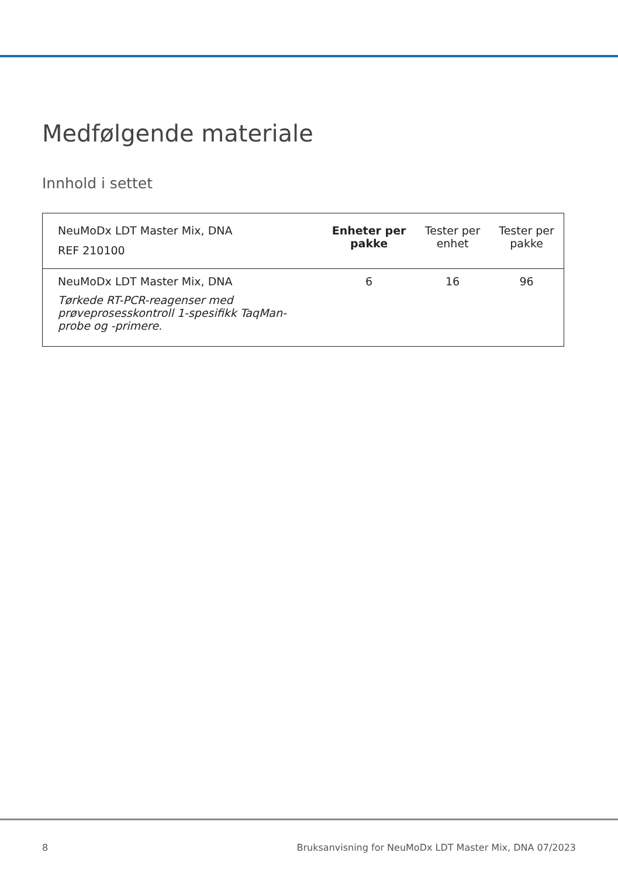Medfølgende materiale
Innhold i settet
| NeuMoDx LDT Master Mix, DNA REF 210100 | Enheter per pakke | Tester per enhet | Tester per pakke |
| NeuMoDx LDT Master Mix, DNA Tørkede RT-PCR-reagenser med prøveprosesskontroll 1-spesifikk TaqMan-probe og -primere. | 6 | 16 | 96 |
8 Bruksanvisning for NeuMoDx LDT Master Mix, DNA 07/2023